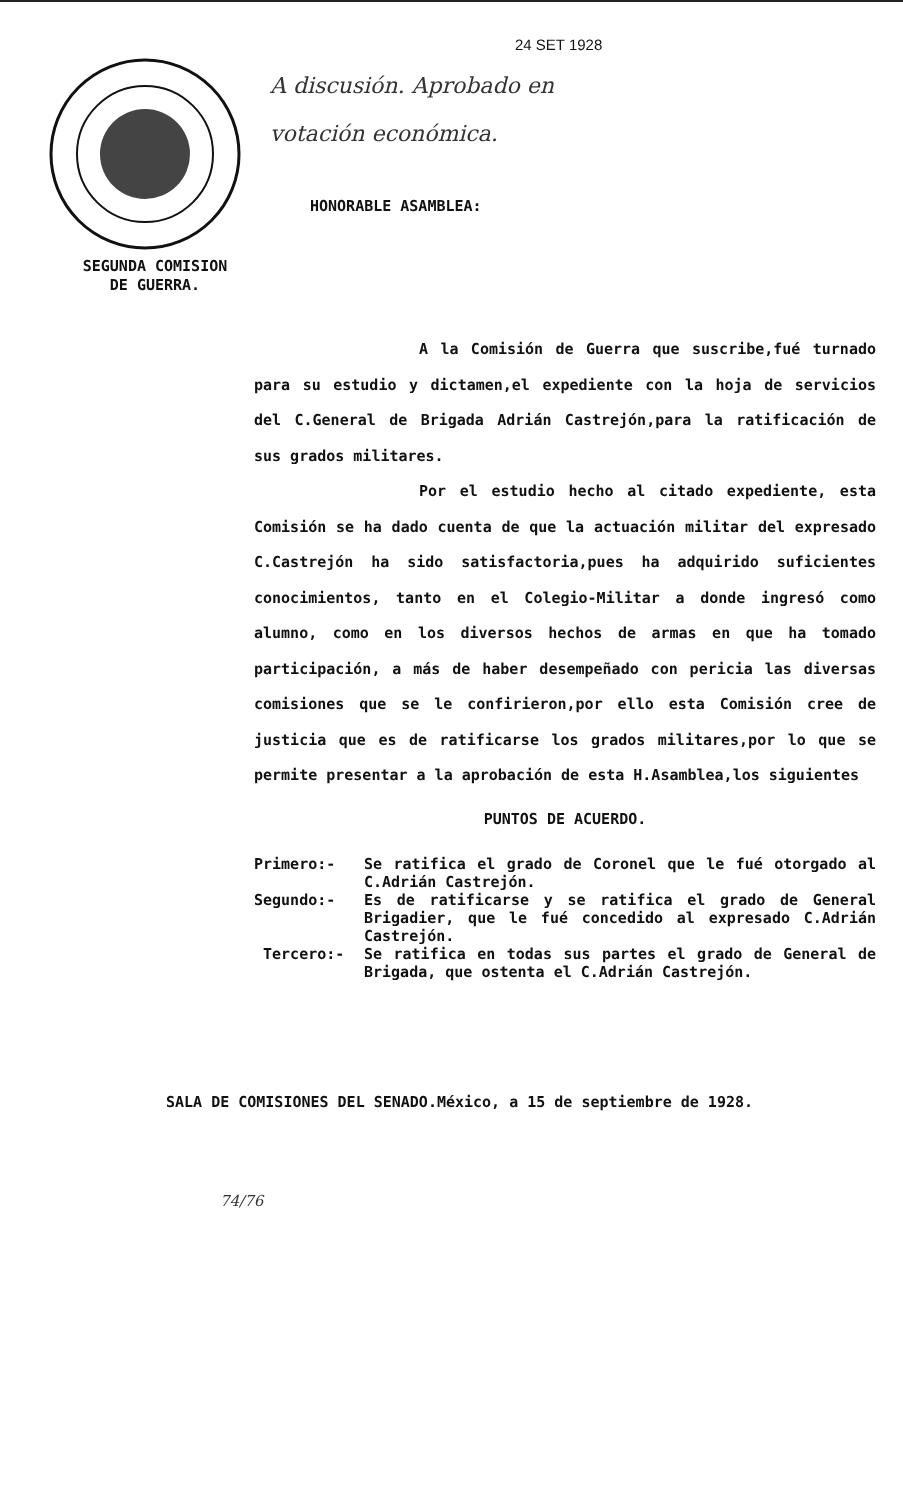24 SET 1928
A discusión. Aprobado en
votación económica.
SEGUNDA COMISION
DE GUERRA.
HONORABLE ASAMBLEA:
A la Comisión de Guerra que suscribe,fué turnado para su estudio y dictamen,el expediente con la hoja de servicios del C.General de Brigada Adrián Castrejón,para la ratificación de sus grados militares.
Por el estudio hecho al citado expediente, esta Comisión se ha dado cuenta de que la actuación militar del expresado C.Castrejón ha sido satisfactoria,pues ha adquirido suficientes conocimientos, tanto en el Colegio-Militar a donde ingresó como alumno, como en los diversos hechos de armas en que ha tomado participación, a más de haber desempeñado con pericia las diversas comisiones que se le confirieron,por ello esta Comisión cree de justicia que es de ratificarse los grados militares,por lo que se permite presentar a la aprobación de esta H.Asamblea,los siguientes
PUNTOS DE ACUERDO.
Primero:- Se ratifica el grado de Coronel que le fué otorgado al C.Adrián Castrejón.
Segundo:- Es de ratificarse y se ratifica el grado de General Brigadier, que le fué concedido al expresado C.Adrián Castrejón.
Tercero:- Se ratifica en todas sus partes el grado de General de Brigada, que ostenta el C.Adrián Castrejón.
SALA DE COMISIONES DEL SENADO.México, a 15 de septiembre de 1928.
74/76